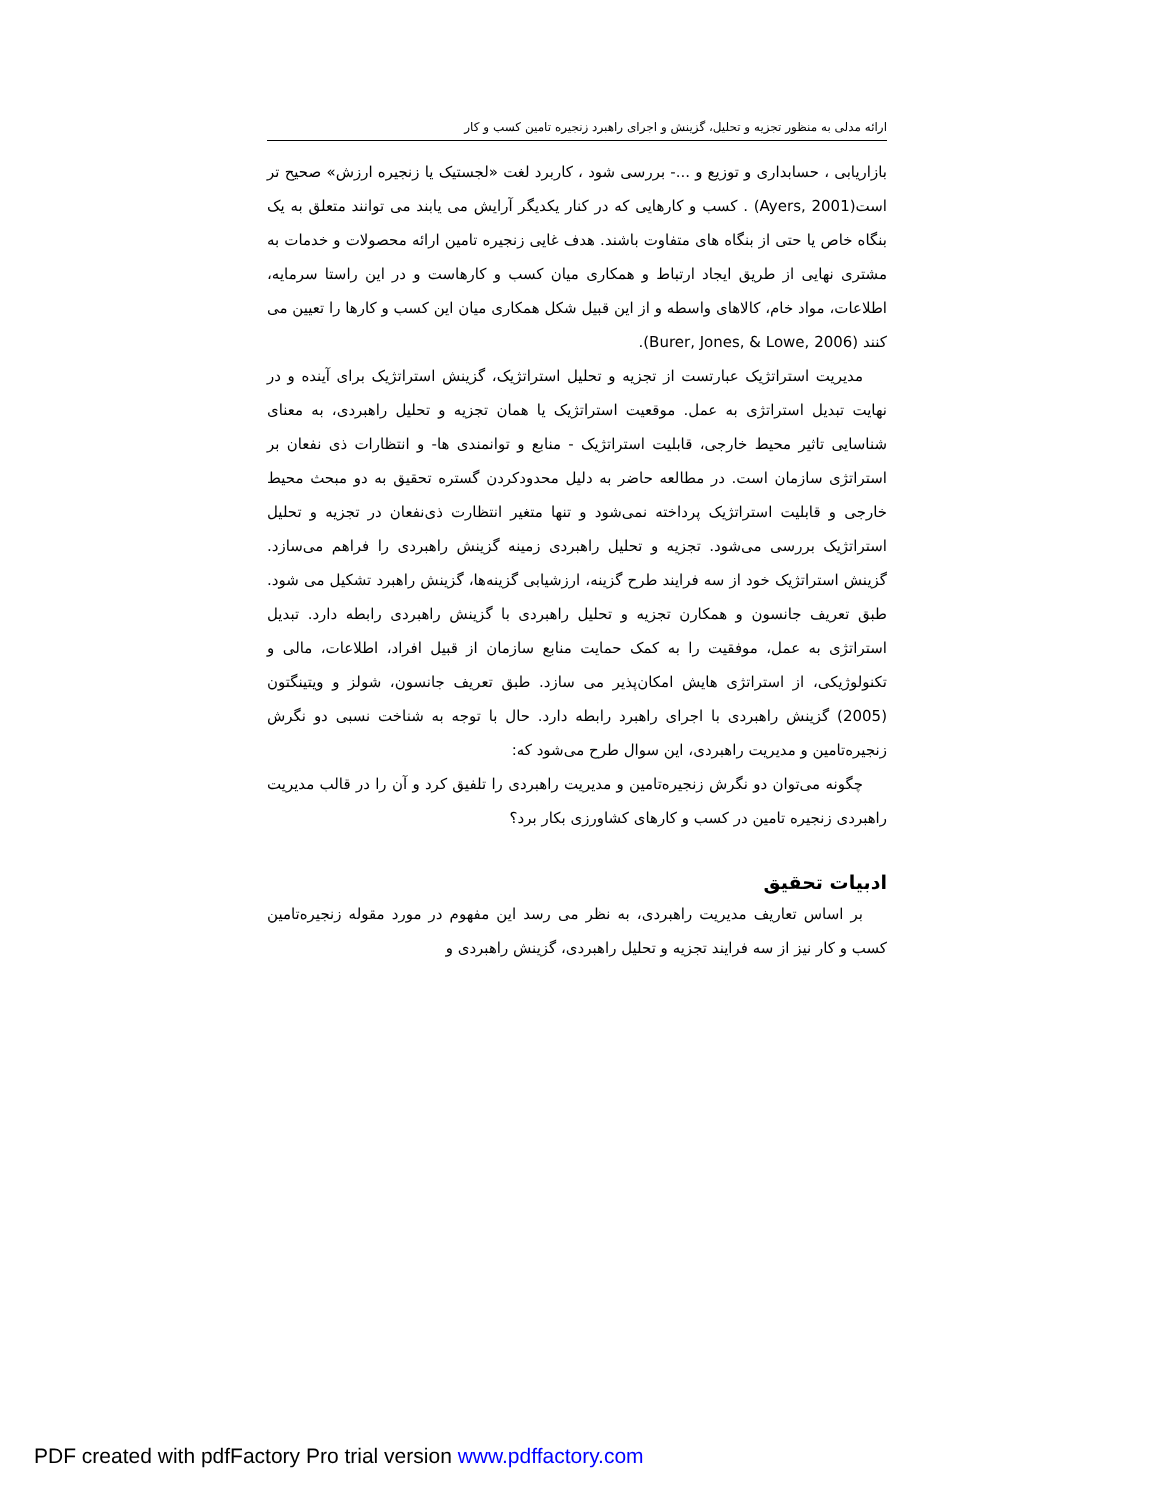ارائه مدلی به منظور تجزیه و تحلیل، گزینش و اجرای راهبرد زنجیره تامین کسب و کار
بازاریابی ، حسابداری و توزیع و ...- بررسی شود ، کاربرد لغت «لجستیک یا زنجیره ارزش» صحیح تر است(Ayers, 2001) . کسب و کارهایی که در کنار یکدیگر آرایش می یابند می توانند متعلق به یک بنگاه خاص یا حتی از بنگاه های متفاوت باشند. هدف غایی زنجیره تامین ارائه محصولات و خدمات به مشتری نهایی از طریق ایجاد ارتباط و همکاری میان کسب و کارهاست و در این راستا سرمایه، اطلاعات، مواد خام، کالاهای واسطه و از این قبیل شکل همکاری میان این کسب و کارها را تعیین می کنند (Burer, Jones, & Lowe, 2006).
مدیریت استراتژیک عبارتست از تجزیه و تحلیل استراتژیک، گزینش استراتژیک برای آینده و در نهایت تبدیل استراتژی به عمل. موقعیت استراتژیک یا همان تجزیه و تحلیل راهبردی، به معنای شناسایی تاثیر محیط خارجی، قابلیت استراتژیک - منابع و توانمندی ها- و انتظارات ذی نفعان بر استراتژی سازمان است. در مطالعه حاضر به دلیل محدودکردن گستره تحقیق به دو مبحث محیط خارجی و قابلیت استراتژیک پرداخته نمی‌شود و تنها متغیر انتظارت ذی‌نفعان در تجزیه و تحلیل استراتژیک بررسی می‌شود. تجزیه و تحلیل راهبردی زمینه گزینش راهبردی را فراهم می‌سازد. گزینش استراتژیک خود از سه فرایند طرح گزینه، ارزشیابی گزینه‌ها، گزینش راهبرد تشکیل می شود. طبق تعریف جانسون و همکارن تجزیه و تحلیل راهبردی با گزینش راهبردی رابطه دارد. تبدیل استراتژی به عمل، موفقیت را به کمک حمایت منابع سازمان از قبیل افراد، اطلاعات، مالی و تکنولوژیکی، از استراتژی هایش امکان‌پذیر می سازد. طبق تعریف جانسون، شولز و ویتینگتون (2005) گزینش راهبردی با اجرای راهبرد رابطه دارد. حال با توجه به شناخت نسبی دو نگرش زنجیره‌تامین و مدیریت راهبردی، این سوال طرح می‌شود که:
چگونه می‌توان دو نگرش زنجیره‌تامین و مدیریت راهبردی را تلفیق کرد و آن را در قالب مدیریت راهبردی زنجیره تامین در کسب و کارهای کشاورزی بکار برد؟
ادبیات تحقیق
بر اساس تعاریف مدیریت راهبردی، به نظر می رسد این مفهوم در مورد مقوله زنجیره‌تامین کسب و کار نیز از سه فرایند تجزیه و تحلیل راهبردی، گزینش راهبردی و
PDF created with pdfFactory Pro trial version www.pdffactory.com